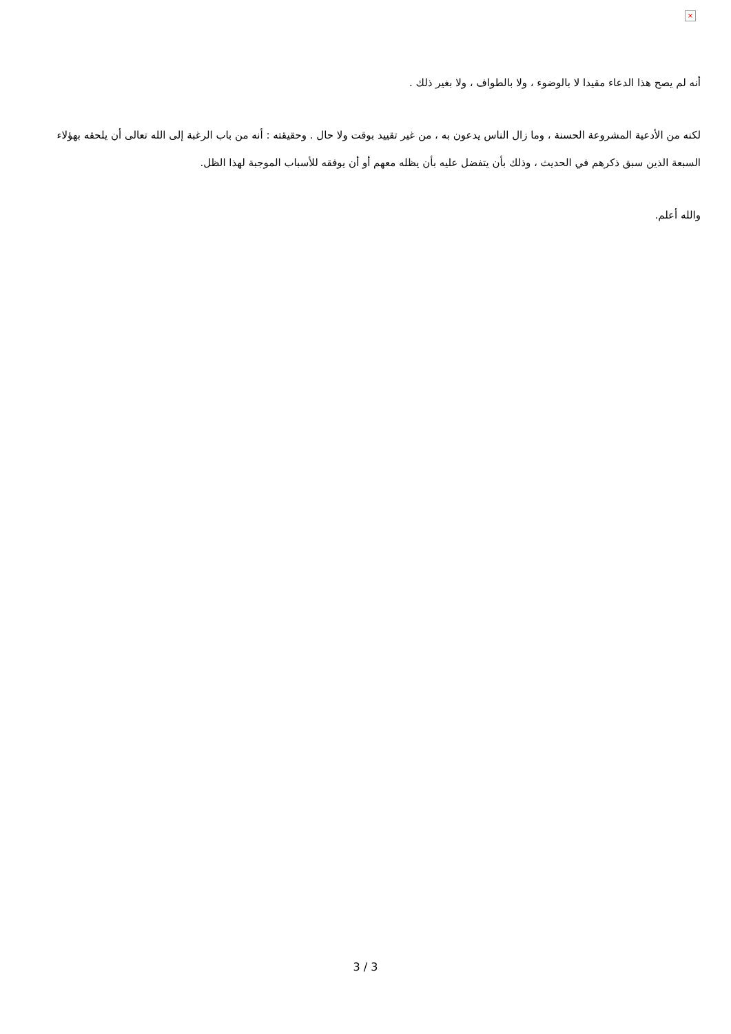×
أنه لم يصح هذا الدعاء مقيدا لا بالوضوء ، ولا بالطواف ، ولا بغير ذلك .
لكنه من الأدعية المشروعة الحسنة ، وما زال الناس يدعون به ، من غير تقييد بوقت ولا حال . وحقيقته : أنه من باب الرغبة إلى الله تعالى أن يلحقه بهؤلاء السبعة الذين سبق ذكرهم في الحديث ، وذلك بأن يتفضل عليه بأن يظله معهم أو أن يوفقه للأسباب الموجبة لهذا الظل.
والله أعلم.
3 / 3